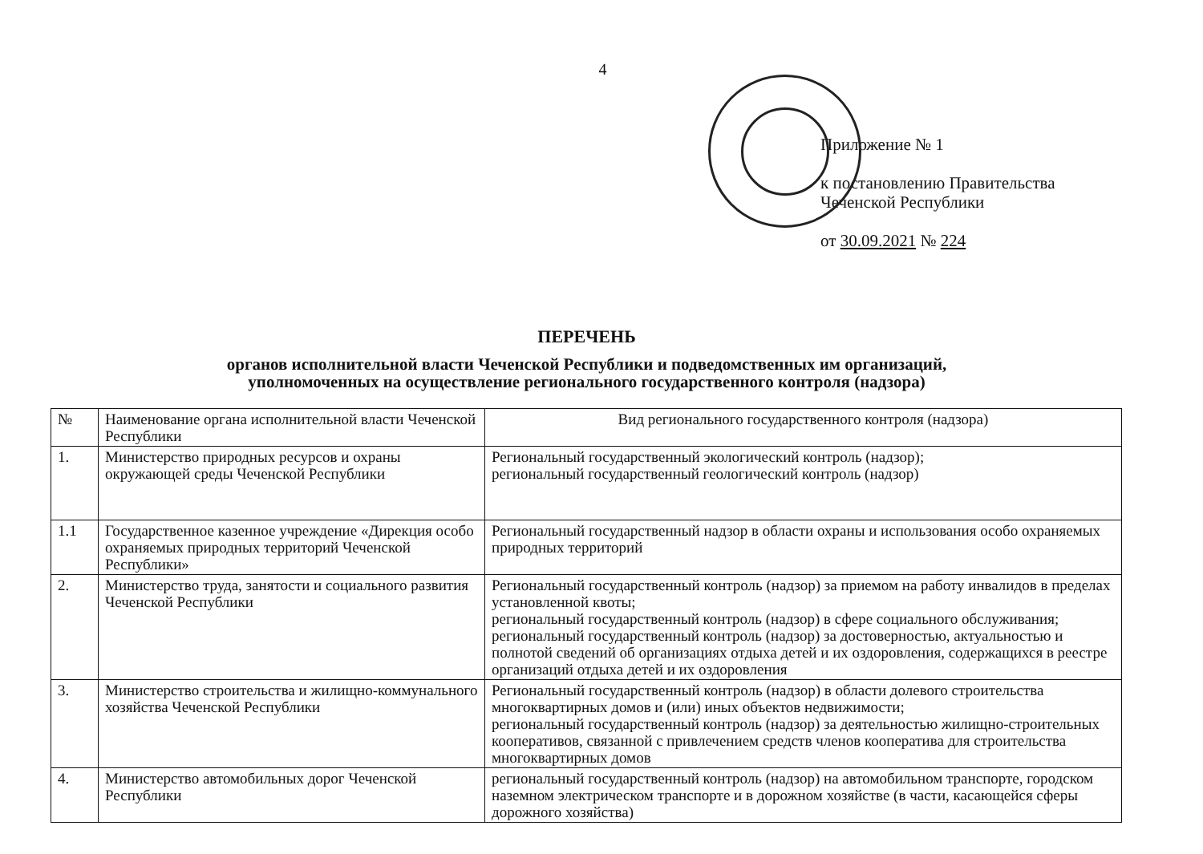4
Приложение № 1
к постановлению Правительства
Чеченской Республики
от 30.09.2021 № 224
ПЕРЕЧЕНЬ
органов исполнительной власти Чеченской Республики и подведомственных им организаций,
уполномоченных на осуществление регионального государственного контроля (надзора)
| № | Наименование органа исполнительной власти Чеченской Республики | Вид регионального государственного контроля (надзора) |
| --- | --- | --- |
| 1. | Министерство природных ресурсов и охраны окружающей среды Чеченской Республики | Региональный государственный экологический контроль (надзор); региональный государственный геологический контроль (надзор) |
| 1.1 | Государственное казенное учреждение «Дирекция особо охраняемых природных территорий Чеченской Республики» | Региональный государственный надзор в области охраны и использования особо охраняемых природных территорий |
| 2. | Министерство труда, занятости и социального развития Чеченской Республики | Региональный государственный контроль (надзор) за приемом на работу инвалидов в пределах установленной квоты; региональный государственный контроль (надзор) в сфере социального обслуживания; региональный государственный контроль (надзор) за достоверностью, актуальностью и полнотой сведений об организациях отдыха детей и их оздоровления, содержащихся в реестре организаций отдыха детей и их оздоровления |
| 3. | Министерство строительства и жилищно-коммунального хозяйства Чеченской Республики | Региональный государственный контроль (надзор) в области долевого строительства многоквартирных домов и (или) иных объектов недвижимости; региональный государственный контроль (надзор) за деятельностью жилищно-строительных кооперативов, связанной с привлечением средств членов кооператива для строительства многоквартирных домов |
| 4. | Министерство автомобильных дорог Чеченской Республики | региональный государственный контроль (надзор) на автомобильном транспорте, городском наземном электрическом транспорте и в дорожном хозяйстве (в части, касающейся сферы дорожного хозяйства) |